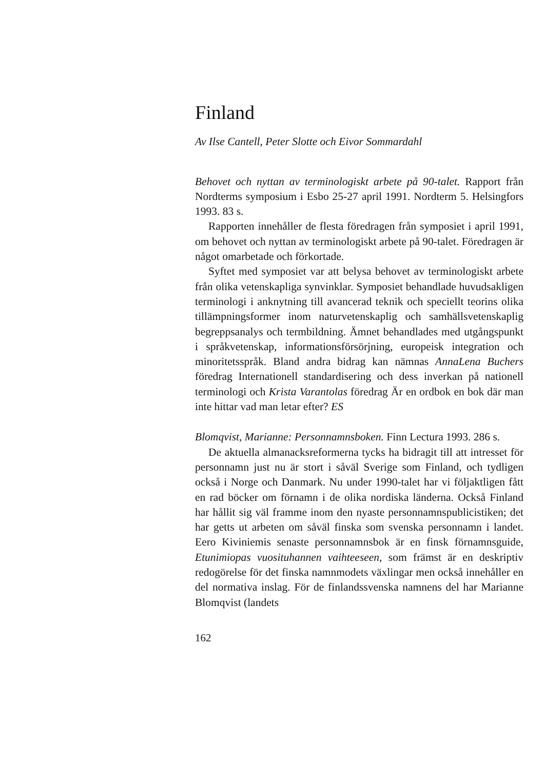Finland
Av Ilse Cantell, Peter Slotte och Eivor Sommardahl
Behovet och nyttan av terminologiskt arbete på 90-talet. Rapport från Nordterms symposium i Esbo 25-27 april 1991. Nordterm 5. Helsingfors 1993. 83 s.
Rapporten innehåller de flesta föredragen från symposiet i april 1991, om behovet och nyttan av terminologiskt arbete på 90-talet. Föredragen är något omarbetade och förkortade.
Syftet med symposiet var att belysa behovet av terminologiskt arbete från olika vetenskapliga synvinklar. Symposiet behandlade huvudsakligen terminologi i anknytning till avancerad teknik och speciellt teorins olika tillämpningsformer inom naturvetenskaplig och samhällsvetenskaplig begreppsanalys och termbildning. Ämnet behandlades med utgångspunkt i språkvetenskap, informationsförsörjning, europeisk integration och minoritetsspråk. Bland andra bidrag kan nämnas AnnaLena Buchers föredrag Internationell standardisering och dess inverkan på nationell terminologi och Krista Varantolas föredrag Är en ordbok en bok där man inte hittar vad man letar efter? ES
Blomqvist, Marianne: Personnamnsboken. Finn Lectura 1993. 286 s.
De aktuella almanacksreformerna tycks ha bidragit till att intresset för personnamn just nu är stort i såväl Sverige som Finland, och tydligen också i Norge och Danmark. Nu under 1990-talet har vi följaktligen fått en rad böcker om förnamn i de olika nordiska länderna. Också Finland har hållit sig väl framme inom den nyaste personnamnspublicistiken; det har getts ut arbeten om såväl finska som svenska personnamn i landet. Eero Kiviniemis senaste personnamnsbok är en finsk förnamnsguide, Etunimiopas vuosituhannen vaihteeseen, som främst är en deskriptiv redogörelse för det finska namnmodets växlingar men också innehåller en del normativa inslag. För de finlandssvenska namnens del har Marianne Blomqvist (landets
162